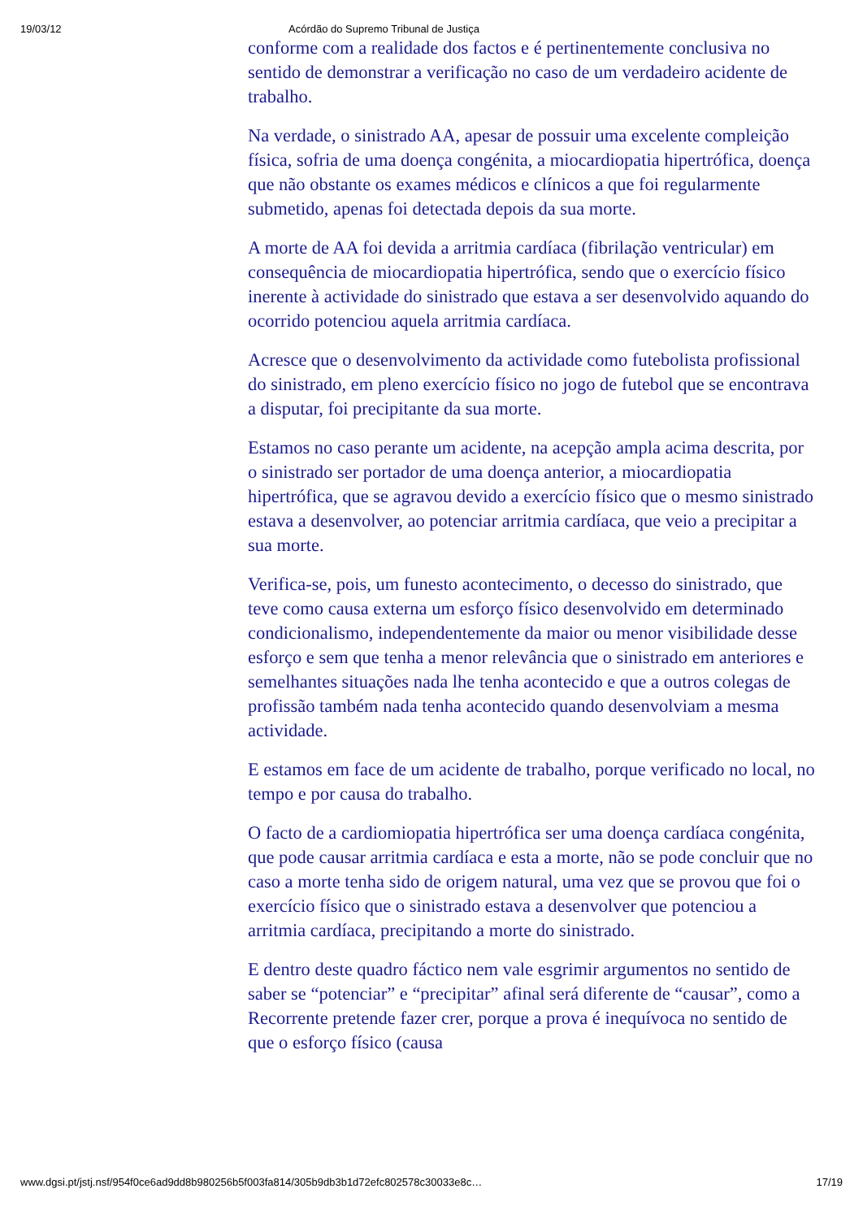19/03/12 Acórdão do Supremo Tribunal de Justiça
conforme com a realidade dos factos e é pertinentemente conclusiva no sentido de demonstrar a verificação no caso de um verdadeiro acidente de trabalho.
Na verdade, o sinistrado AA, apesar de possuir uma excelente compleição física, sofria de uma doença congénita, a miocardiopatia hipertrófica, doença que não obstante os exames médicos e clínicos a que foi regularmente submetido, apenas foi detectada depois da sua morte.
A morte de AA foi devida a arritmia cardíaca (fibrilação ventricular) em consequência de miocardiopatia hipertrófica, sendo que o exercício físico inerente à actividade do sinistrado que estava a ser desenvolvido aquando do ocorrido potenciou aquela arritmia cardíaca.
Acresce que o desenvolvimento da actividade como futebolista profissional do sinistrado, em pleno exercício físico no jogo de futebol que se encontrava a disputar, foi precipitante da sua morte.
Estamos no caso perante um acidente, na acepção ampla acima descrita, por o sinistrado ser portador de uma doença anterior, a miocardiopatia hipertrófica, que se agravou devido a exercício físico que o mesmo sinistrado estava a desenvolver, ao potenciar arritmia cardíaca, que veio a precipitar a sua morte.
Verifica-se, pois, um funesto acontecimento, o decesso do sinistrado, que teve como causa externa um esforço físico desenvolvido em determinado condicionalismo, independentemente da maior ou menor visibilidade desse esforço e sem que tenha a menor relevância que o sinistrado em anteriores e semelhantes situações nada lhe tenha acontecido e que a outros colegas de profissão também nada tenha acontecido quando desenvolviam a mesma actividade.
E estamos em face de um acidente de trabalho, porque verificado no local, no tempo e por causa do trabalho.
O facto de a cardiomiopatia hipertrófica ser uma doença cardíaca congénita, que pode causar arritmia cardíaca e esta a morte, não se pode concluir que no caso a morte tenha sido de origem natural, uma vez que se provou que foi o exercício físico que o sinistrado estava a desenvolver que potenciou a arritmia cardíaca, precipitando a morte do sinistrado.
E dentro deste quadro fáctico nem vale esgrimir argumentos no sentido de saber se “potenciar” e “precipitar” afinal será diferente de “causar”, como a Recorrente pretende fazer crer, porque a prova é inequívoca no sentido de que o esforço físico (causa
www.dgsi.pt/jstj.nsf/954f0ce6ad9dd8b980256b5f003fa814/305b9db3b1d72efc802578c30033e8c… 17/19